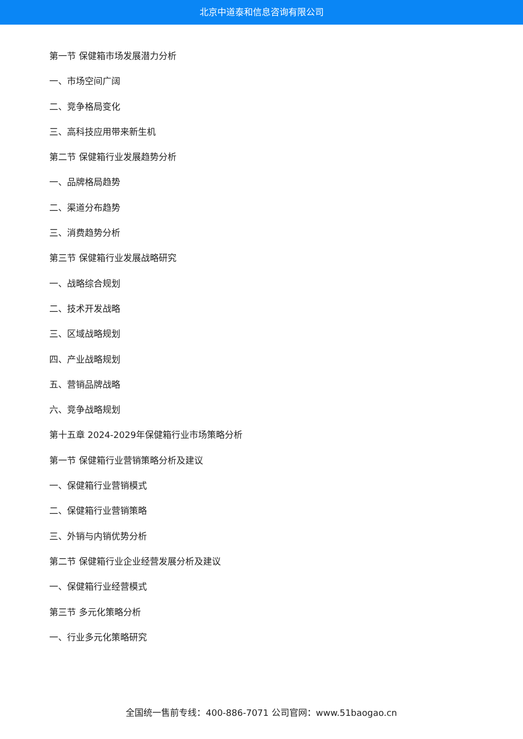北京中道泰和信息咨询有限公司
第一节 保健箱市场发展潜力分析
一、市场空间广阔
二、竞争格局变化
三、高科技应用带来新生机
第二节 保健箱行业发展趋势分析
一、品牌格局趋势
二、渠道分布趋势
三、消费趋势分析
第三节 保健箱行业发展战略研究
一、战略综合规划
二、技术开发战略
三、区域战略规划
四、产业战略规划
五、营销品牌战略
六、竞争战略规划
第十五章 2024-2029年保健箱行业市场策略分析
第一节 保健箱行业营销策略分析及建议
一、保健箱行业营销模式
二、保健箱行业营销策略
三、外销与内销优势分析
第二节 保健箱行业企业经营发展分析及建议
一、保健箱行业经营模式
第三节 多元化策略分析
一、行业多元化策略研究
全国统一售前专线：400-886-7071 公司官网：www.51baogao.cn